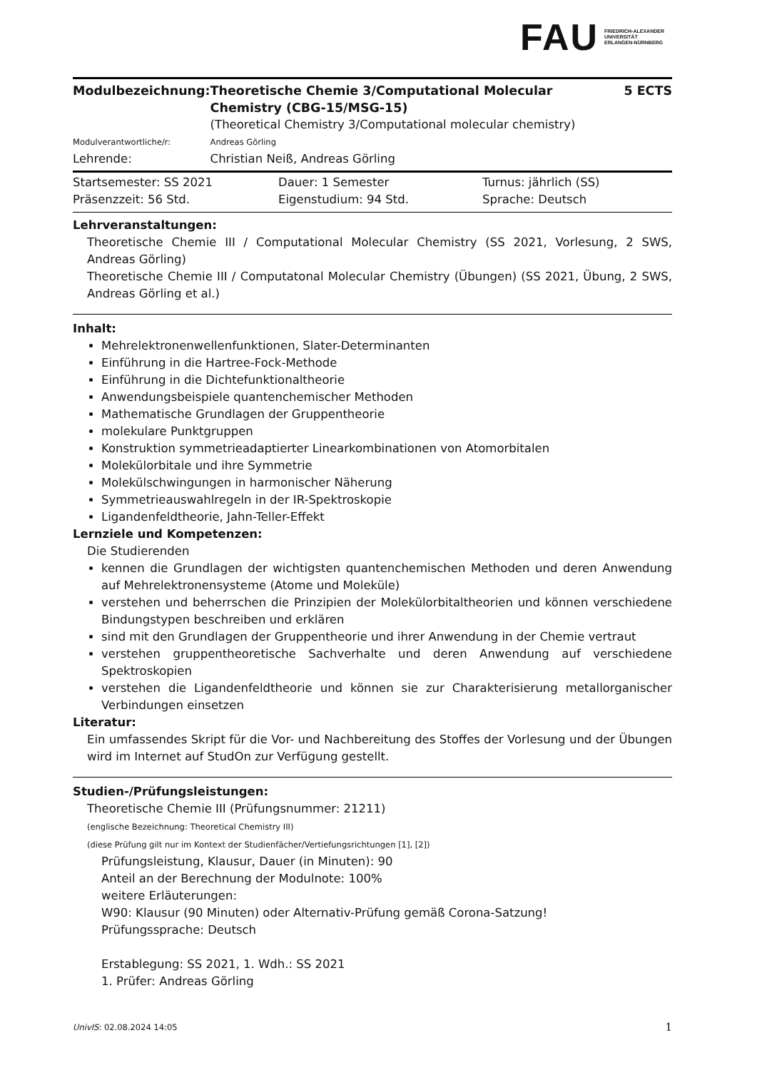FAU
FRIEDRICH-ALEXANDER
UNIVERSITÄT
ERLANGEN-NÜRNBERG
| Modulbezeichnung: | Theoretische Chemie 3/Computational Molecular Chemistry (CBG-15/MSG-15) | 5 ECTS |
| | (Theoretical Chemistry 3/Computational molecular chemistry) | |
| Modulverantwortliche/r: | Andreas Görling | |
| Lehrende: | Christian Neiß, Andreas Görling | |
| Startsemester: SS 2021 | Dauer: 1 Semester | Turnus: jährlich (SS) |
| Präsenzzeit: 56 Std. | Eigenstudium: 94 Std. | Sprache: Deutsch |
Lehrveranstaltungen:
Theoretische Chemie III / Computational Molecular Chemistry (SS 2021, Vorlesung, 2 SWS, Andreas Görling)
Theoretische Chemie III / Computatonal Molecular Chemistry (Übungen) (SS 2021, Übung, 2 SWS, Andreas Görling et al.)
Inhalt:
Mehrelektronenwellenfunktionen, Slater-Determinanten
Einführung in die Hartree-Fock-Methode
Einführung in die Dichtefunktionaltheorie
Anwendungsbeispiele quantenchemischer Methoden
Mathematische Grundlagen der Gruppentheorie
molekulare Punktgruppen
Konstruktion symmetrieadaptierter Linearkombinationen von Atomorbitalen
Molekülorbitale und ihre Symmetrie
Molekülschwingungen in harmonischer Näherung
Symmetrieauswahlregeln in der IR-Spektroskopie
Ligandenfeldtheorie, Jahn-Teller-Effekt
Lernziele und Kompetenzen:
Die Studierenden
kennen die Grundlagen der wichtigsten quantenchemischen Methoden und deren Anwendung auf Mehrelektronensysteme (Atome und Moleküle)
verstehen und beherrschen die Prinzipien der Molekülorbitaltheorien und können verschiedene Bindungstypen beschreiben und erklären
sind mit den Grundlagen der Gruppentheorie und ihrer Anwendung in der Chemie vertraut
verstehen gruppentheoretische Sachverhalte und deren Anwendung auf verschiedene Spektroskopien
verstehen die Ligandenfeldtheorie und können sie zur Charakterisierung metallorganischer Verbindungen einsetzen
Literatur:
Ein umfassendes Skript für die Vor- und Nachbereitung des Stoffes der Vorlesung und der Übungen wird im Internet auf StudOn zur Verfügung gestellt.
Studien-/Prüfungsleistungen:
Theoretische Chemie III (Prüfungsnummer: 21211)
(englische Bezeichnung: Theoretical Chemistry III)
(diese Prüfung gilt nur im Kontext der Studienfächer/Vertiefungsrichtungen [1], [2])
Prüfungsleistung, Klausur, Dauer (in Minuten): 90
Anteil an der Berechnung der Modulnote: 100%
weitere Erläuterungen:
W90: Klausur (90 Minuten) oder Alternativ-Prüfung gemäß Corona-Satzung!
Prüfungssprache: Deutsch
Erstablegung: SS 2021, 1. Wdh.: SS 2021
1. Prüfer: Andreas Görling
UnivIS: 02.08.2024 14:05 1